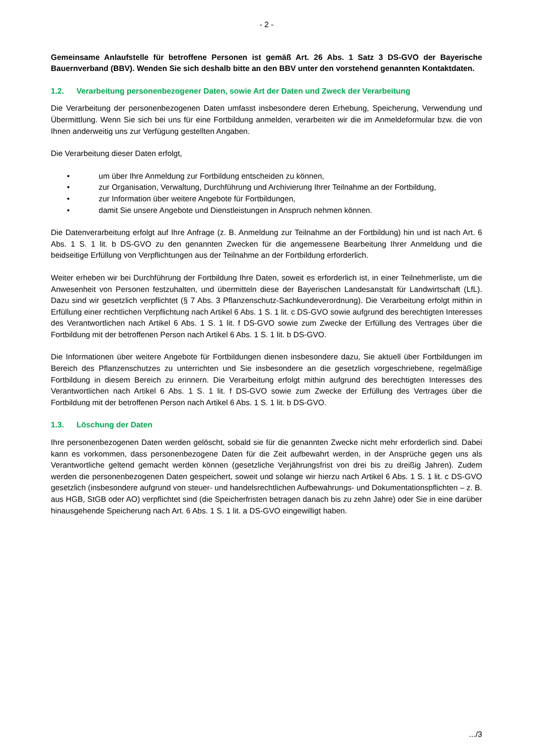- 2 -
Gemeinsame Anlaufstelle für betroffene Personen ist gemäß Art. 26 Abs. 1 Satz 3 DS-GVO der Bayerische Bauernverband (BBV). Wenden Sie sich deshalb bitte an den BBV unter den vorstehend genannten Kontaktdaten.
1.2. Verarbeitung personenbezogener Daten, sowie Art der Daten und Zweck der Verarbeitung
Die Verarbeitung der personenbezogenen Daten umfasst insbesondere deren Erhebung, Speicherung, Verwendung und Übermittlung. Wenn Sie sich bei uns für eine Fortbildung anmelden, verarbeiten wir die im Anmeldeformular bzw. die von Ihnen anderweitig uns zur Verfügung gestellten Angaben.
Die Verarbeitung dieser Daten erfolgt,
• um über Ihre Anmeldung zur Fortbildung entscheiden zu können,
• zur Organisation, Verwaltung, Durchführung und Archivierung Ihrer Teilnahme an der Fortbildung,
• zur Information über weitere Angebote für Fortbildungen,
• damit Sie unsere Angebote und Dienstleistungen in Anspruch nehmen können.
Die Datenverarbeitung erfolgt auf Ihre Anfrage (z. B. Anmeldung zur Teilnahme an der Fortbildung) hin und ist nach Art. 6 Abs. 1 S. 1 lit. b DS-GVO zu den genannten Zwecken für die angemessene Bearbeitung Ihrer Anmeldung und die beidseitige Erfüllung von Verpflichtungen aus der Teilnahme an der Fortbildung erforderlich.
Weiter erheben wir bei Durchführung der Fortbildung Ihre Daten, soweit es erforderlich ist, in einer Teilnehmerliste, um die Anwesenheit von Personen festzuhalten, und übermitteln diese der Bayerischen Landesanstalt für Landwirtschaft (LfL). Dazu sind wir gesetzlich verpflichtet (§ 7 Abs. 3 Pflanzenschutz-Sachkundeverordnung). Die Verarbeitung erfolgt mithin in Erfüllung einer rechtlichen Verpflichtung nach Artikel 6 Abs. 1 S. 1 lit. c DS-GVO sowie aufgrund des berechtigten Interesses des Verantwortlichen nach Artikel 6 Abs. 1 S. 1 lit. f DS-GVO sowie zum Zwecke der Erfüllung des Vertrages über die Fortbildung mit der betroffenen Person nach Artikel 6 Abs. 1 S. 1 lit. b DS-GVO.
Die Informationen über weitere Angebote für Fortbildungen dienen insbesondere dazu, Sie aktuell über Fortbildungen im Bereich des Pflanzenschutzes zu unterrichten und Sie insbesondere an die gesetzlich vorgeschriebene, regelmäßige Fortbildung in diesem Bereich zu erinnern. Die Verarbeitung erfolgt mithin aufgrund des berechtigten Interesses des Verantwortlichen nach Artikel 6 Abs. 1 S. 1 lit. f DS-GVO sowie zum Zwecke der Erfüllung des Vertrages über die Fortbildung mit der betroffenen Person nach Artikel 6 Abs. 1 S. 1 lit. b DS-GVO.
1.3. Löschung der Daten
Ihre personenbezogenen Daten werden gelöscht, sobald sie für die genannten Zwecke nicht mehr erforderlich sind. Dabei kann es vorkommen, dass personenbezogene Daten für die Zeit aufbewahrt werden, in der Ansprüche gegen uns als Verantwortliche geltend gemacht werden können (gesetzliche Verjährungsfrist von drei bis zu dreißig Jahren). Zudem werden die personenbezogenen Daten gespeichert, soweit und solange wir hierzu nach Artikel 6 Abs. 1 S. 1 lit. c DS-GVO gesetzlich (insbesondere aufgrund von steuer- und handelsrechtlichen Aufbewahrungs- und Dokumentationspflichten – z. B. aus HGB, StGB oder AO) verpflichtet sind (die Speicherfristen betragen danach bis zu zehn Jahre) oder Sie in eine darüber hinausgehende Speicherung nach Art. 6 Abs. 1 S. 1 lit. a DS-GVO eingewilligt haben.
.../3